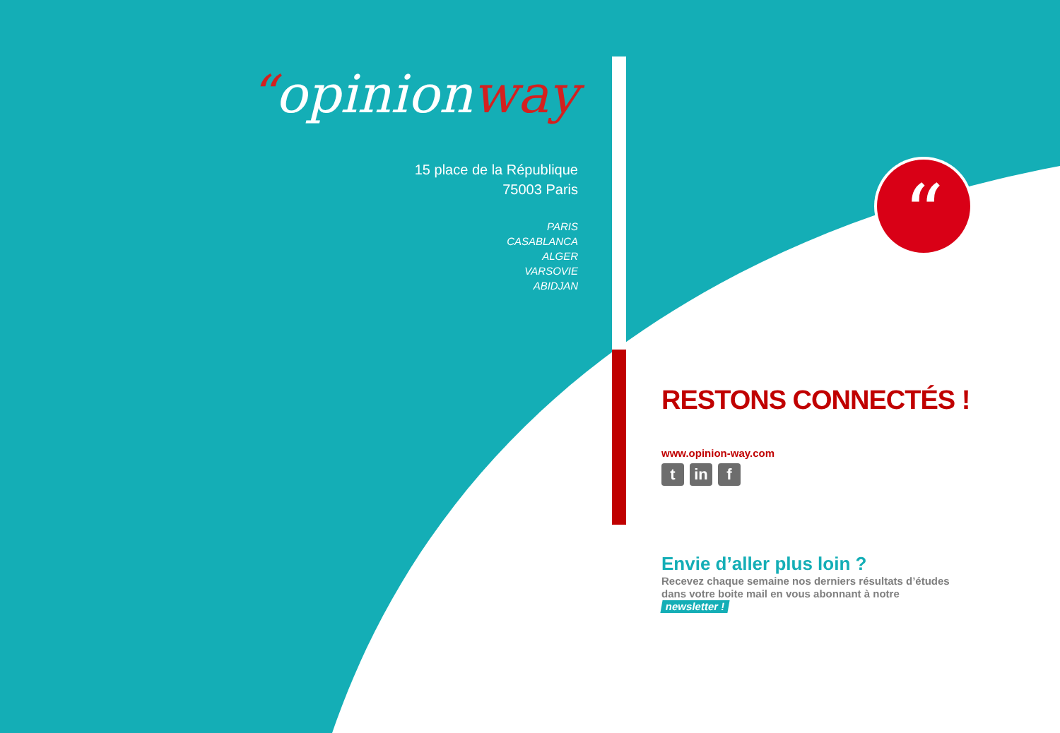“
“opinionway
15 place de la République
75003 Paris
PARIS
CASABLANCA
ALGER
VARSOVIE
ABIDJAN
RESTONS CONNECTÉS !
www.opinion-way.com
tin f
Envie d’aller plus loin ?
Recevez chaque semaine nos derniers résultats d’études
dans votre boite mail en vous abonnant à notre
newsletter !